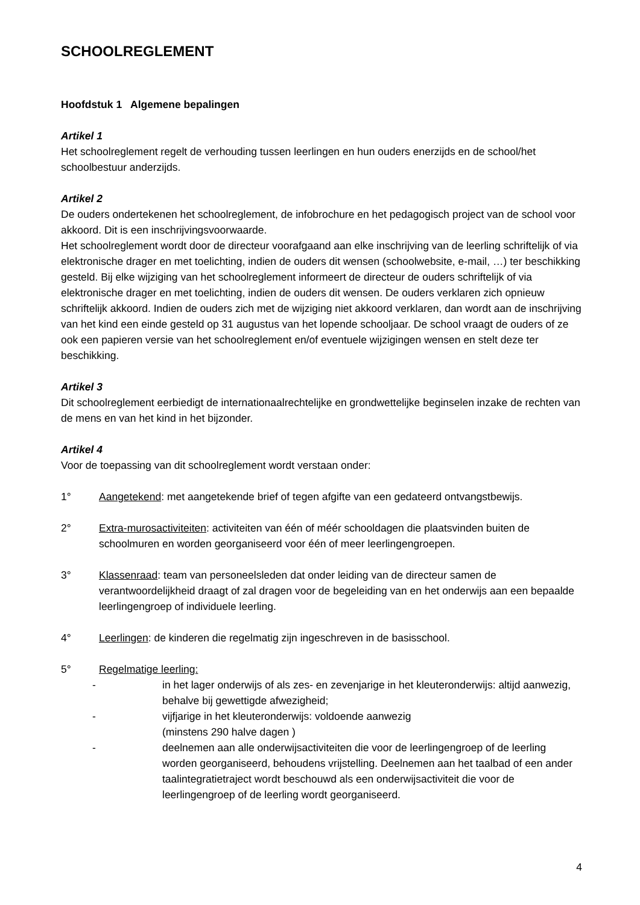SCHOOLREGLEMENT
Hoofdstuk 1 Algemene bepalingen
Artikel 1
Het schoolreglement regelt de verhouding tussen leerlingen en hun ouders enerzijds en de school/het schoolbestuur anderzijds.
Artikel 2
De ouders ondertekenen het schoolreglement, de infobrochure en het pedagogisch project van de school voor akkoord. Dit is een inschrijvingsvoorwaarde.
Het schoolreglement wordt door de directeur voorafgaand aan elke inschrijving van de leerling schriftelijk of via elektronische drager en met toelichting, indien de ouders dit wensen (schoolwebsite, e-mail, …) ter beschikking gesteld. Bij elke wijziging van het schoolreglement informeert de directeur de ouders schriftelijk of via elektronische drager en met toelichting, indien de ouders dit wensen. De ouders verklaren zich opnieuw schriftelijk akkoord. Indien de ouders zich met de wijziging niet akkoord verklaren, dan wordt aan de inschrijving van het kind een einde gesteld op 31 augustus van het lopende schooljaar. De school vraagt de ouders of ze ook een papieren versie van het schoolreglement en/of eventuele wijzigingen wensen en stelt deze ter beschikking.
Artikel 3
Dit schoolreglement eerbiedigt de internationaalrechtelijke en grondwettelijke beginselen inzake de rechten van de mens en van het kind in het bijzonder.
Artikel 4
Voor de toepassing van dit schoolreglement wordt verstaan onder:
1° Aangetekend: met aangetekende brief of tegen afgifte van een gedateerd ontvangstbewijs.
2° Extra-murosactiviteiten: activiteiten van één of méér schooldagen die plaatsvinden buiten de schoolmuren en worden georganiseerd voor één of meer leerlingengroepen.
3° Klassenraad: team van personeelsleden dat onder leiding van de directeur samen de verantwoordelijkheid draagt of zal dragen voor de begeleiding van en het onderwijs aan een bepaalde leerlingengroep of individuele leerling.
4° Leerlingen: de kinderen die regelmatig zijn ingeschreven in de basisschool.
5° Regelmatige leerling:
- in het lager onderwijs of als zes- en zevenjarige in het kleuteronderwijs: altijd aanwezig, behalve bij gewettigde afwezigheid;
- vijfjarige in het kleuteronderwijs: voldoende aanwezig
(minstens 290 halve dagen )
- deelnemen aan alle onderwijsactiviteiten die voor de leerlingengroep of de leerling worden georganiseerd, behoudens vrijstelling. Deelnemen aan het taalbad of een ander taalintegratietraject wordt beschouwd als een onderwijsactiviteit die voor de leerlingengroep of de leerling wordt georganiseerd.
4